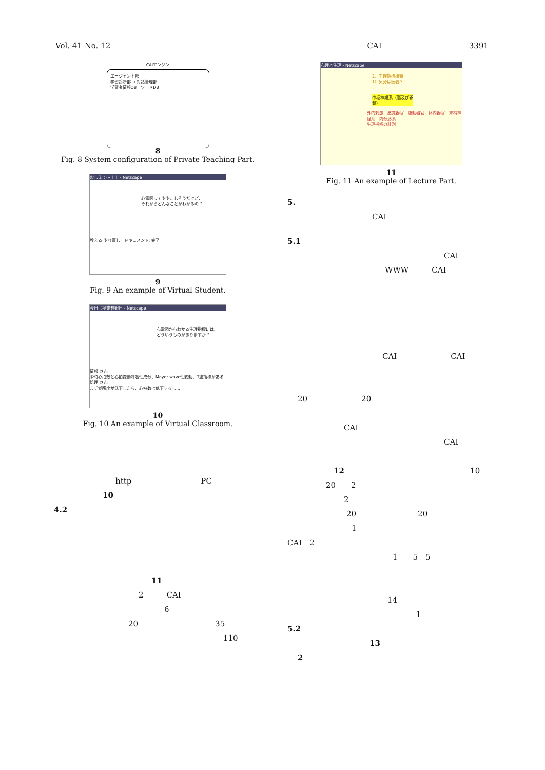Vol. 41 No. 12 CAI 3391
CAIエンジン
エージェント部
学習診断部 → 対話管理部
学習者情報DB　ワードDB
8
Fig. 8 System configuration of Private Teaching Part.
おしえて〜！！ - Netscape
心電図ってややこしそうだけど、
それからどんなことがわかるの？
教える やり直し　ドキュメント: 完了。
9
Fig. 9 An example of Virtual Student.
今日は授業参観日 - Netscape
心電図からわかる生理指標には、
どういうものがありますか？
情報 さん
瞬時心拍数と心拍変動呼吸性成分、Mayer wave性変動、T波指標がある
処理 さん
まず覚醒度が低下したら、心拍数は低下するし…
10
Fig. 10 An example of Virtual Classroom.
http　　　　　　　　　PC
10
4.2
11
2　　　CAI
6
20　　　　　　　　　　35
110
心理と生理 - Netscape
2．生理指標概観
1）気分は医者？
中枢神経系（脳及び脊髄）
外的刺激　感覚器官　運動器官　体内器官　末梢神経系　内分泌系
生理指標の計測
11
Fig. 11 An example of Lecture Part.
5.
CAI
5.1
CAI
WWW　　　CAI
CAI　　　　　　　CAI
20　　　　　　　20
CAI
CAI
12 10
20　　2
2
20　　　　　　　　20
1
CAI　2
1　　5　5
14
1
5.2
13
2